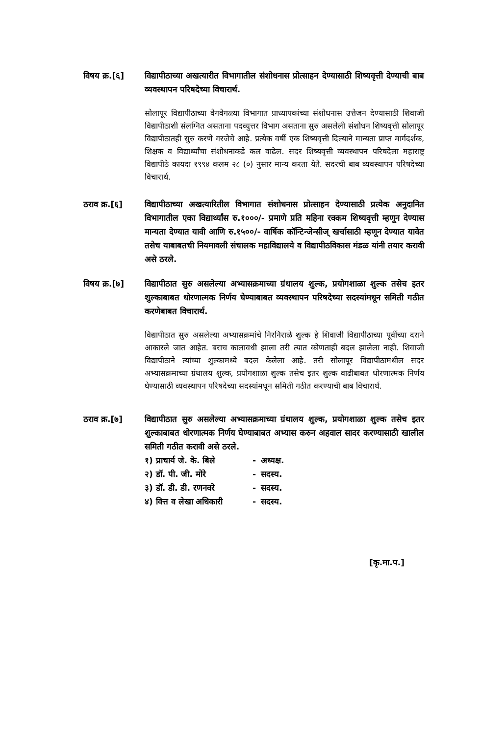विषय क्र.[६] विद्यापीठाच्या अखत्यारीत विभागातील संशोधनास प्रोत्साहन देण्यासाठी शिष्यवृत्ती देण्याची बाब व्यवस्थापन परिषदेच्या विचारार्थ.
सोलापूर विद्यापीठाच्या वेगवेगळ्या विभागात प्राध्यापकांच्या संशोधनास उत्तेजन देण्यासाठी शिवाजी विद्यापीठाशी संलग्नित असताना पदव्युत्तर विभाग असताना सुरु असलेली संशोधन शिष्यवृत्ती सोलापूर विद्यापीठातही सुरु करणे गरजेचे आहे. प्रत्येक वर्षी एक शिष्यवृत्ती दिल्याने मान्यता प्राप्त मार्गदर्शक, शिक्षक व विद्यार्थ्यांचा संशोधनाकडे कल वाढेल. सदर शिष्यवृत्ती व्यवस्थापन परिषदेला महाराष्ट्र विद्यापीठे कायदा १९९४ कलम २८ (०) नुसार मान्य करता येते. सदरची बाब व्यवस्थापन परिषदेच्या विचारार्थ.
ठराव क्र.[६] विद्यापीठाच्या अखत्यारितील विभागात संशोधनास प्रोत्साहन देण्यासाठी प्रत्येक अनुदानित विभागातील एका विद्यार्थ्यांस रु.१०००/- प्रमाणे प्रति महिना रक्कम शिष्यवृत्ती म्हणून देण्यास मान्यता देण्यात यावी आणि रु.१५००/- वार्षिक कॉन्टिन्जेन्सीज् खर्चासाठी म्हणून देण्यात यावेत तसेच याबाबतची नियमावली संचालक महाविद्यालये व विद्यापीठविकास मंडळ यांनी तयार करावी असे ठरले.
विषय क्र.[७] विद्यापीठात सुरु असलेल्या अभ्यासक्रमाच्या ग्रंथालय शुल्क, प्रयोगशाळा शुल्क तसेच इतर शुल्काबाबत धोरणात्मक निर्णय घेण्याबाबत व्यवस्थापन परिषदेच्या सदस्यांमधून समिती गठीत करणेबाबत विचारार्थ.
विद्यापीठात सुरु असलेल्या अभ्यासक्रमांचे निरनिराळे शुल्क हे शिवाजी विद्यापीठाच्या पूर्वीच्या दराने आकारले जात आहेत. बराच कालावधी झाला तरी त्यात कोणताही बदल झालेला नाही. शिवाजी विद्यापीठाने त्यांच्या शुल्कामध्ये बदल केलेला आहे. तरी सोलापूर विद्यापीठामधील सदर अभ्यासक्रमाच्या ग्रंथालय शुल्क, प्रयोगशाळा शुल्क तसेच इतर शुल्क वाढीबाबत धोरणात्मक निर्णय घेण्यासाठी व्यवस्थापन परिषदेच्या सदस्यांमधून समिती गठीत करण्याची बाब विचारार्थ.
ठराव क्र.[७] विद्यापीठात सुरु असलेल्या अभ्यासक्रमाच्या ग्रंथालय शुल्क, प्रयोगशाळा शुल्क तसेच इतर शुल्काबाबत धोरणात्मक निर्णय घेण्याबाबत अभ्यास करुन अहवाल सादर करण्यासाठी खालील समिती गठीत करावी असे ठरले.
| १) प्राचार्य जे. के. बिले | - | अध्यक्ष. |
| २) डॉ. पी. जी. मोरे | - | सदस्य. |
| ३) डॉ. डी. डी. रणनवरे | - | सदस्य. |
| ४) वित्त व लेखा अधिकारी | - | सदस्य. |
[कृ.मा.प.]